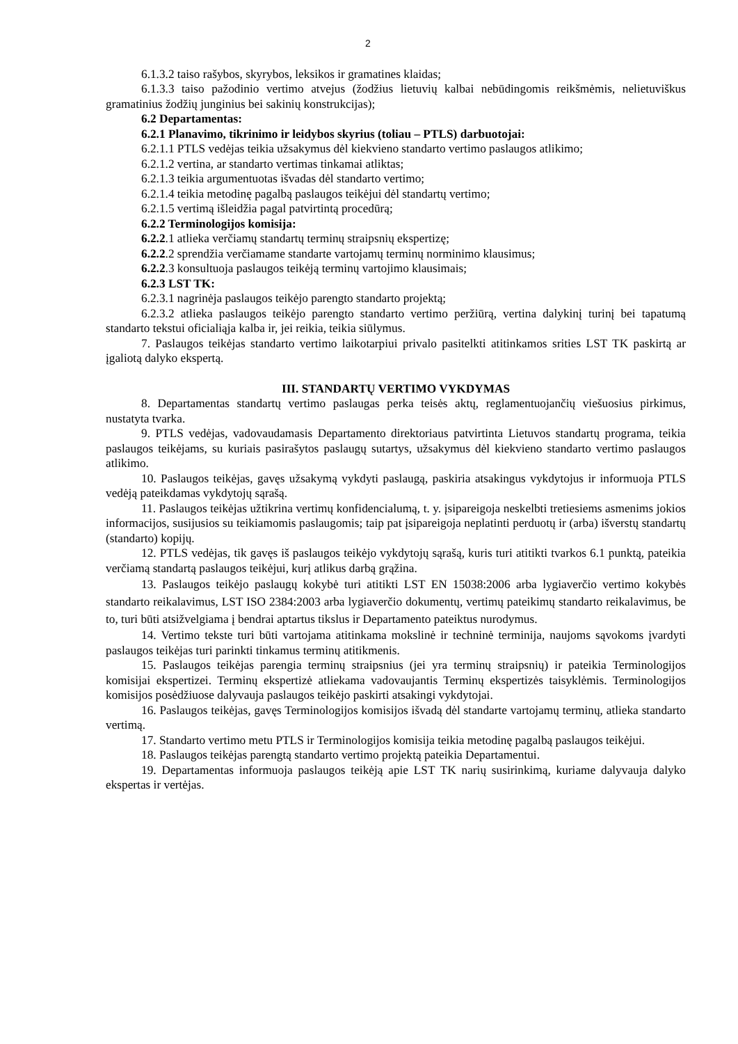2
6.1.3.2 taiso rašybos, skyrybos, leksikos ir gramatines klaidas;
6.1.3.3 taiso pažodinio vertimo atvejus (žodžius lietuvių kalbai nebūdingomis reikšmėmis, nelietuviškus gramatinius žodžių junginius bei sakinių konstrukcijas);
6.2 Departamentas:
6.2.1 Planavimo, tikrinimo ir leidybos skyrius (toliau – PTLS) darbuotojai:
6.2.1.1 PTLS vedėjas teikia užsakymus dėl kiekvieno standarto vertimo paslaugos atlikimo;
6.2.1.2 vertina, ar standarto vertimas tinkamai atliktas;
6.2.1.3 teikia argumentuotas išvadas dėl standarto vertimo;
6.2.1.4 teikia metodinę pagalbą paslaugos teikėjui dėl standartų vertimo;
6.2.1.5 vertimą išleidžia pagal patvirtintą procedūrą;
6.2.2 Terminologijos komisija:
6.2.2.1 atlieka verčiamų standartų terminų straipsnių ekspertizę;
6.2.2.2 sprendžia verčiamame standarte vartojamų terminų norminimo klausimus;
6.2.2.3 konsultuoja paslaugos teikėją terminų vartojimo klausimais;
6.2.3 LST TK:
6.2.3.1 nagrinėja paslaugos teikėjo parengto standarto projektą;
6.2.3.2 atlieka paslaugos teikėjo parengto standarto vertimo peržiūrą, vertina dalykinį turinį bei tapatumą standarto tekstui oficialiąja kalba ir, jei reikia, teikia siūlymus.
7. Paslaugos teikėjas standarto vertimo laikotarpiui privalo pasitelkti atitinkamos srities LST TK paskirtą ar įgaliotą dalyko ekspertą.
III. STANDARTŲ VERTIMO VYKDYMAS
8. Departamentas standartų vertimo paslaugas perka teisės aktų, reglamentuojančių viešuosius pirkimus, nustatyta tvarka.
9. PTLS vedėjas, vadovaudamasis Departamento direktoriaus patvirtinta Lietuvos standartų programa, teikia paslaugos teikėjams, su kuriais pasirašytos paslaugų sutartys, užsakymus dėl kiekvieno standarto vertimo paslaugos atlikimo.
10. Paslaugos teikėjas, gavęs užsakymą vykdyti paslaugą, paskiria atsakingus vykdytojus ir informuoja PTLS vedėją pateikdamas vykdytojų sąrašą.
11. Paslaugos teikėjas užtikrina vertimų konfidencialumą, t. y. įsipareigoja neskelbti tretiesiems asmenims jokios informacijos, susijusios su teikiamomis paslaugomis; taip pat įsipareigoja neplatinti perduotų ir (arba) išverstų standartų (standarto) kopijų.
12. PTLS vedėjas, tik gavęs iš paslaugos teikėjo vykdytojų sąrašą, kuris turi atitikti tvarkos 6.1 punktą, pateikia verčiamą standartą paslaugos teikėjui, kurį atlikus darbą grąžina.
13. Paslaugos teikėjo paslaugų kokybė turi atitikti LST EN 15038:2006 arba lygiaverčio vertimo kokybės standarto reikalavimus, LST ISO 2384:2003 arba lygiaverčio dokumentų, vertimų pateikimų standarto reikalavimus, be to, turi būti atsižvelgiama į bendrai aptartus tikslus ir Departamento pateiktus nurodymus.
14. Vertimo tekste turi būti vartojama atitinkama mokslinė ir techninė terminija, naujoms sąvokoms įvardyti paslaugos teikėjas turi parinkti tinkamus terminų atitikmenis.
15. Paslaugos teikėjas parengia terminų straipsnius (jei yra terminų straipsnių) ir pateikia Terminologijos komisijai ekspertizei. Terminų ekspertizė atliekama vadovaujantis Terminų ekspertizės taisyklėmis. Terminologijos komisijos posėdžiuose dalyvauja paslaugos teikėjo paskirti atsakingi vykdytojai.
16. Paslaugos teikėjas, gavęs Terminologijos komisijos išvadą dėl standarte vartojamų terminų, atlieka standarto vertimą.
17. Standarto vertimo metu PTLS ir Terminologijos komisija teikia metodinę pagalbą paslaugos teikėjui.
18. Paslaugos teikėjas parengtą standarto vertimo projektą pateikia Departamentui.
19. Departamentas informuoja paslaugos teikėją apie LST TK narių susirinkimą, kuriame dalyvauja dalyko ekspertas ir vertėjas.